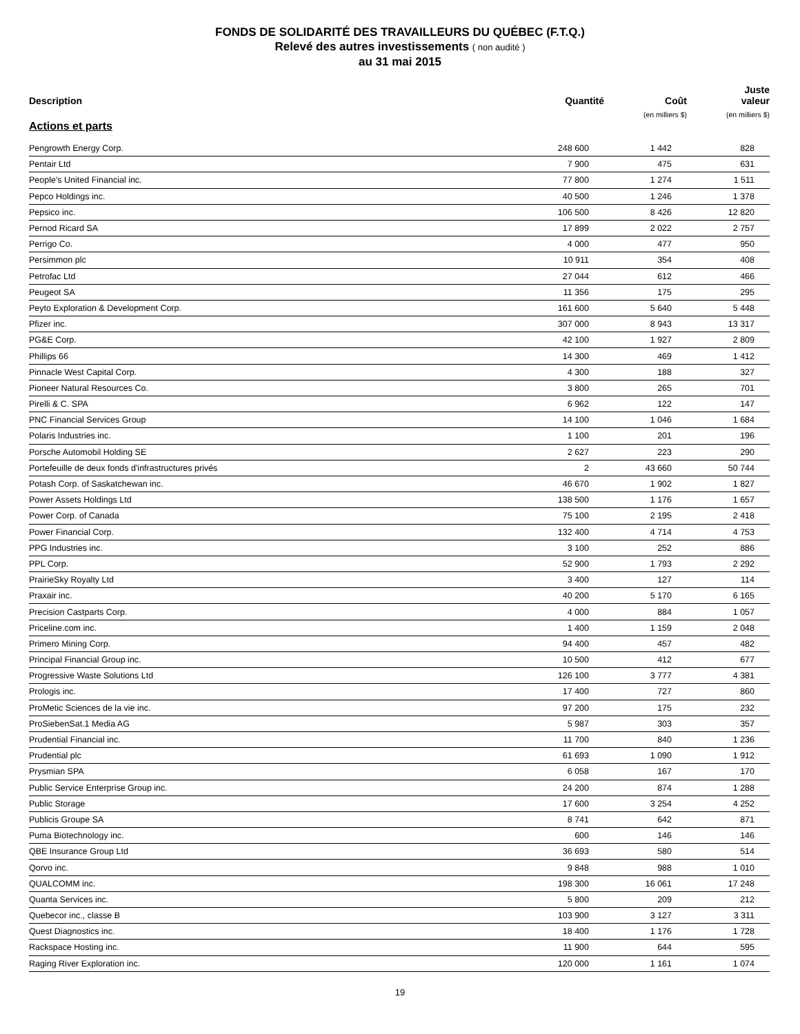FONDS DE SOLIDARITÉ DES TRAVAILLEURS DU QUÉBEC (F.T.Q.)
Relevé des autres investissements ( non audité )
au 31 mai 2015
| Description | Quantité | Coût (en milliers $) | Juste valeur (en milliers $) |
| --- | --- | --- | --- |
| Actions et parts | | | |
| Pengrowth Energy Corp. | 248 600 | 1 442 | 828 |
| Pentair Ltd | 7 900 | 475 | 631 |
| People's United Financial inc. | 77 800 | 1 274 | 1 511 |
| Pepco Holdings inc. | 40 500 | 1 246 | 1 378 |
| Pepsico inc. | 106 500 | 8 426 | 12 820 |
| Pernod Ricard SA | 17 899 | 2 022 | 2 757 |
| Perrigo Co. | 4 000 | 477 | 950 |
| Persimmon plc | 10 911 | 354 | 408 |
| Petrofac Ltd | 27 044 | 612 | 466 |
| Peugeot SA | 11 356 | 175 | 295 |
| Peyto Exploration & Development Corp. | 161 600 | 5 640 | 5 448 |
| Pfizer inc. | 307 000 | 8 943 | 13 317 |
| PG&E Corp. | 42 100 | 1 927 | 2 809 |
| Phillips 66 | 14 300 | 469 | 1 412 |
| Pinnacle West Capital Corp. | 4 300 | 188 | 327 |
| Pioneer Natural Resources Co. | 3 800 | 265 | 701 |
| Pirelli & C. SPA | 6 962 | 122 | 147 |
| PNC Financial Services Group | 14 100 | 1 046 | 1 684 |
| Polaris Industries inc. | 1 100 | 201 | 196 |
| Porsche Automobil Holding SE | 2 627 | 223 | 290 |
| Portefeuille de deux fonds d'infrastructures privés | 2 | 43 660 | 50 744 |
| Potash Corp. of Saskatchewan inc. | 46 670 | 1 902 | 1 827 |
| Power Assets Holdings Ltd | 138 500 | 1 176 | 1 657 |
| Power Corp. of Canada | 75 100 | 2 195 | 2 418 |
| Power Financial Corp. | 132 400 | 4 714 | 4 753 |
| PPG Industries inc. | 3 100 | 252 | 886 |
| PPL Corp. | 52 900 | 1 793 | 2 292 |
| PrairieSky Royalty Ltd | 3 400 | 127 | 114 |
| Praxair inc. | 40 200 | 5 170 | 6 165 |
| Precision Castparts Corp. | 4 000 | 884 | 1 057 |
| Priceline.com inc. | 1 400 | 1 159 | 2 048 |
| Primero Mining Corp. | 94 400 | 457 | 482 |
| Principal Financial Group inc. | 10 500 | 412 | 677 |
| Progressive Waste Solutions Ltd | 126 100 | 3 777 | 4 381 |
| Prologis inc. | 17 400 | 727 | 860 |
| ProMetic Sciences de la vie inc. | 97 200 | 175 | 232 |
| ProSiebenSat.1 Media AG | 5 987 | 303 | 357 |
| Prudential Financial inc. | 11 700 | 840 | 1 236 |
| Prudential plc | 61 693 | 1 090 | 1 912 |
| Prysmian SPA | 6 058 | 167 | 170 |
| Public Service Enterprise Group inc. | 24 200 | 874 | 1 288 |
| Public Storage | 17 600 | 3 254 | 4 252 |
| Publicis Groupe SA | 8 741 | 642 | 871 |
| Puma Biotechnology inc. | 600 | 146 | 146 |
| QBE Insurance Group Ltd | 36 693 | 580 | 514 |
| Qorvo inc. | 9 848 | 988 | 1 010 |
| QUALCOMM inc. | 198 300 | 16 061 | 17 248 |
| Quanta Services inc. | 5 800 | 209 | 212 |
| Quebecor inc., classe B | 103 900 | 3 127 | 3 311 |
| Quest Diagnostics inc. | 18 400 | 1 176 | 1 728 |
| Rackspace Hosting inc. | 11 900 | 644 | 595 |
| Raging River Exploration inc. | 120 000 | 1 161 | 1 074 |
19